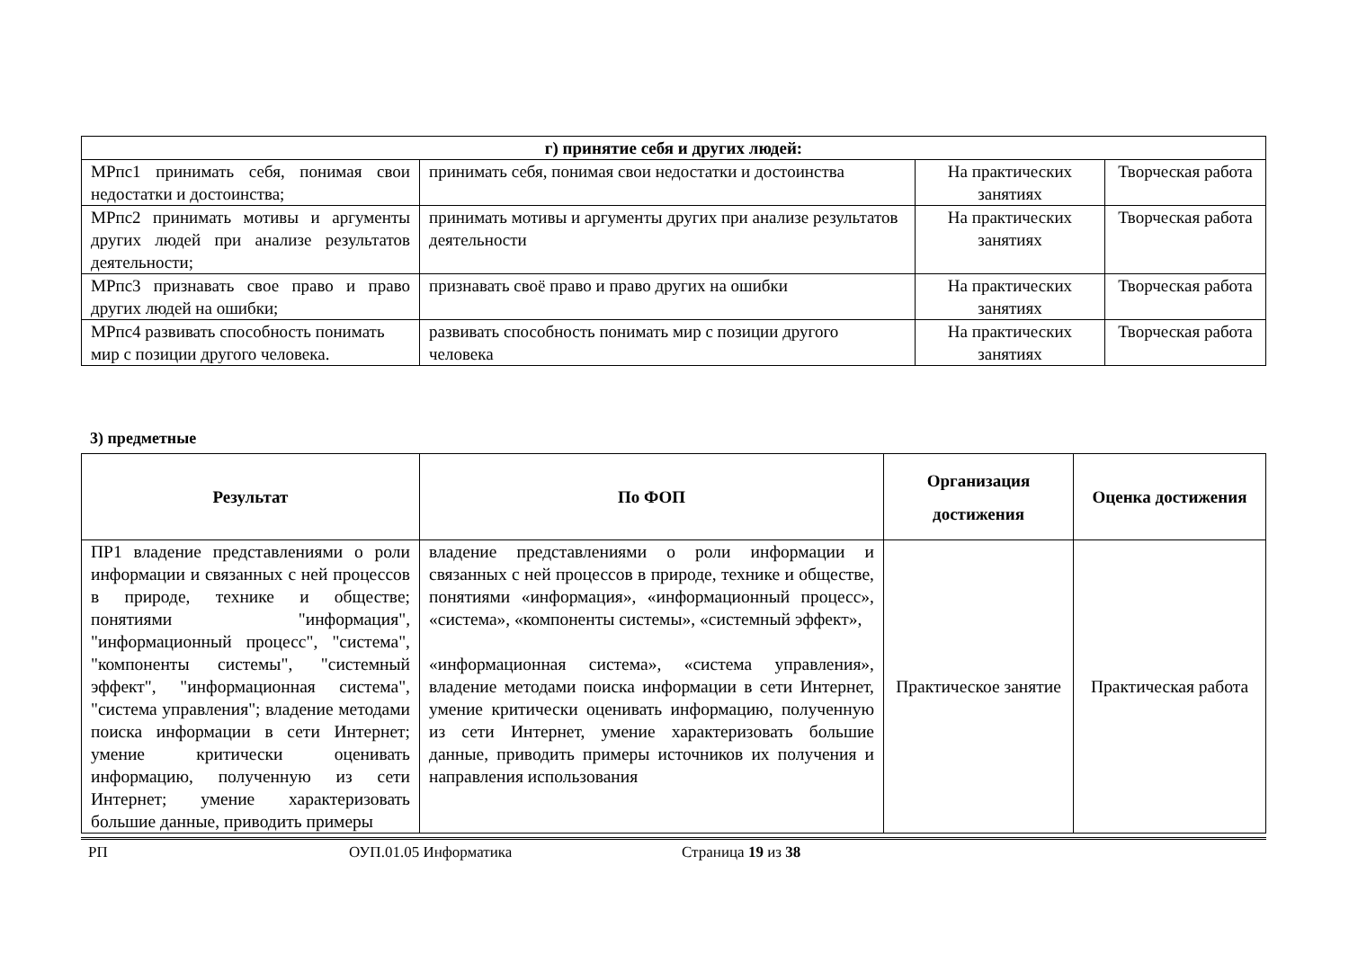| г) принятие себя и других людей: | | | |
| --- | --- | --- | --- |
| МРпс1 принимать себя, понимая свои недостатки и достоинства; | принимать себя, понимая свои недостатки и достоинства | На практических занятиях | Творческая работа |
| МРпс2 принимать мотивы и аргументы других людей при анализе результатов деятельности; | принимать мотивы и аргументы других при анализе результатов деятельности | На практических занятиях | Творческая работа |
| МРпс3 признавать свое право и право других людей на ошибки; | признавать своё право и право других на ошибки | На практических занятиях | Творческая работа |
| МРпс4 развивать способность понимать мир с позиции другого человека. | развивать способность понимать мир с позиции другого человека | На практических занятиях | Творческая работа |
3) предметные
| Результат | По ФОП | Организация достижения | Оценка достижения |
| --- | --- | --- | --- |
| ПР1 владение представлениями о роли информации и связанных с ней процессов в природе, технике и обществе; понятиями "информация", "информационный процесс", "система", "компоненты системы", "системный эффект", "информационная система", "система управления"; владение методами поиска информации в сети Интернет; умение критически оценивать информацию, полученную из сети Интернет; умение характеризовать большие данные, приводить примеры | владение представлениями о роли информации и связанных с ней процессов в природе, технике и обществе, понятиями «информация», «информационный процесс», «система», «компоненты системы», «системный эффект», «информационная система», «система управления», владение методами поиска информации в сети Интернет, умение критически оценивать информацию, полученную из сети Интернет, умение характеризовать большие данные, приводить примеры источников их получения и направления использования | Практическое занятие | Практическая работа |
РП ОУП.01.05 Информатика Страница 19 из 38